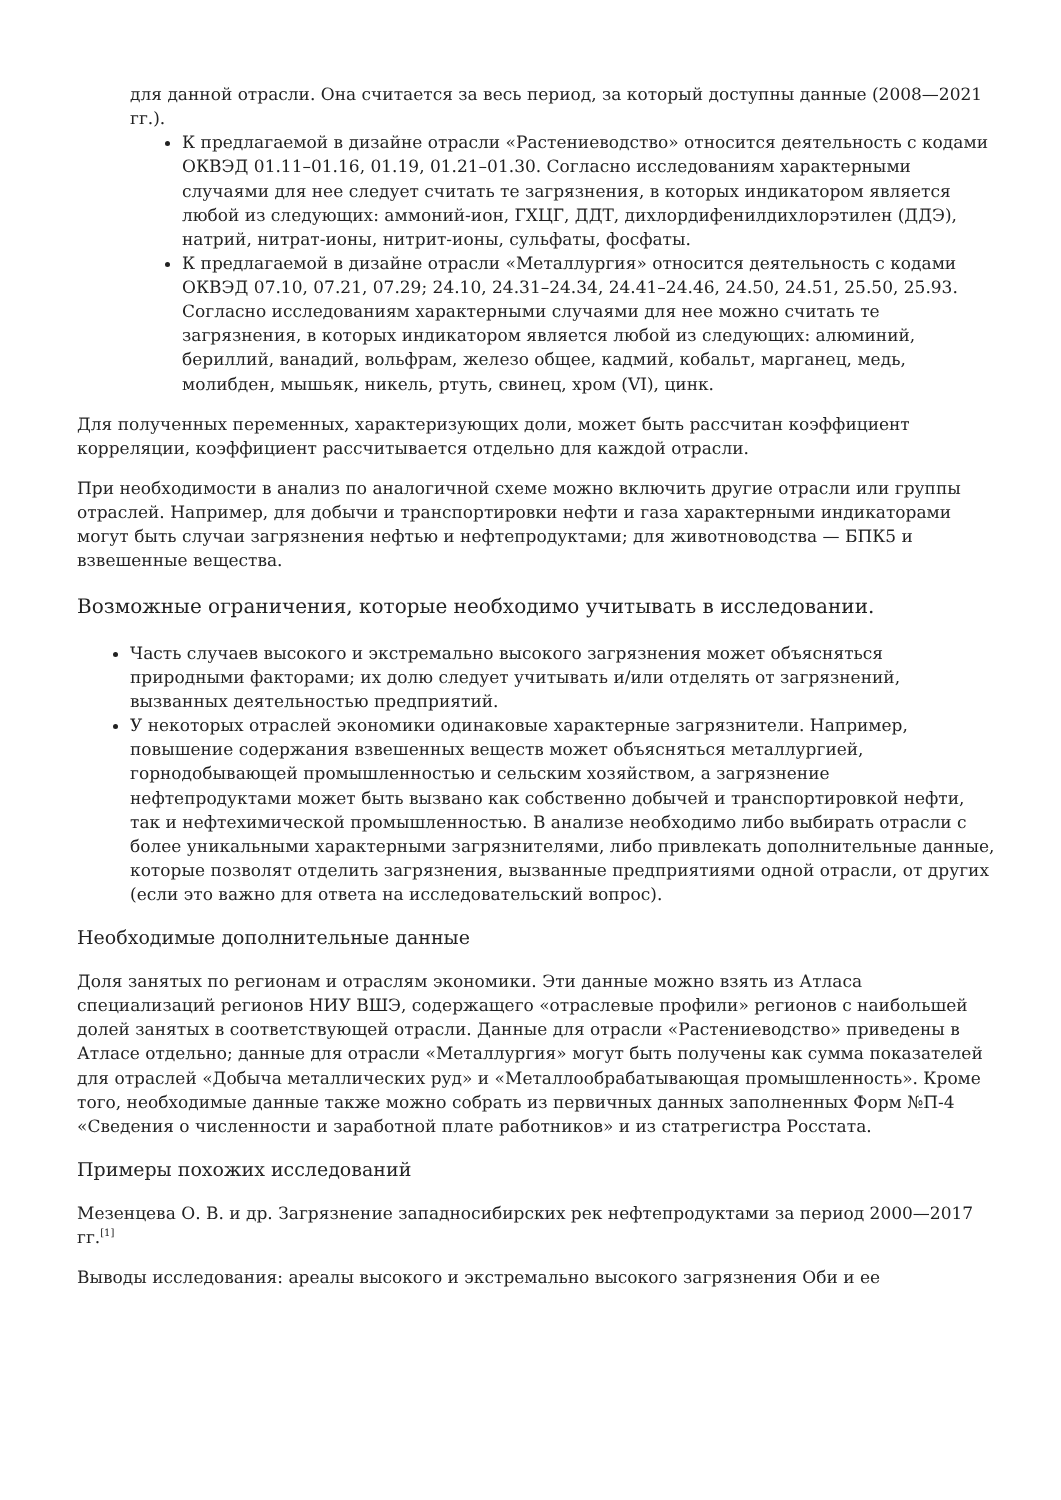для данной отрасли. Она считается за весь период, за который доступны данные (2008—2021 гг.).
К предлагаемой в дизайне отрасли «Растениеводство» относится деятельность с кодами ОКВЭД 01.11–01.16, 01.19, 01.21–01.30. Согласно исследованиям характерными случаями для нее следует считать те загрязнения, в которых индикатором является любой из следующих: аммоний-ион, ГХЦГ, ДДТ, дихлордифенилдихлорэтилен (ДДЭ), натрий, нитрат-ионы, нитрит-ионы, сульфаты, фосфаты.
К предлагаемой в дизайне отрасли «Металлургия» относится деятельность с кодами ОКВЭД 07.10, 07.21, 07.29; 24.10, 24.31–24.34, 24.41–24.46, 24.50, 24.51, 25.50, 25.93. Согласно исследованиям характерными случаями для нее можно считать те загрязнения, в которых индикатором является любой из следующих: алюминий, бериллий, ванадий, вольфрам, железо общее, кадмий, кобальт, марганец, медь, молибден, мышьяк, никель, ртуть, свинец, хром (VI), цинк.
Для полученных переменных, характеризующих доли, может быть рассчитан коэффициент корреляции, коэффициент рассчитывается отдельно для каждой отрасли.
При необходимости в анализ по аналогичной схеме можно включить другие отрасли или группы отраслей. Например, для добычи и транспортировки нефти и газа характерными индикаторами могут быть случаи загрязнения нефтью и нефтепродуктами; для животноводства — БПК5 и взвешенные вещества.
Возможные ограничения, которые необходимо учитывать в исследовании.
Часть случаев высокого и экстремально высокого загрязнения может объясняться природными факторами; их долю следует учитывать и/или отделять от загрязнений, вызванных деятельностью предприятий.
У некоторых отраслей экономики одинаковые характерные загрязнители. Например, повышение содержания взвешенных веществ может объясняться металлургией, горнодобывающей промышленностью и сельским хозяйством, а загрязнение нефтепродуктами может быть вызвано как собственно добычей и транспортировкой нефти, так и нефтехимической промышленностью. В анализе необходимо либо выбирать отрасли с более уникальными характерными загрязнителями, либо привлекать дополнительные данные, которые позволят отделить загрязнения, вызванные предприятиями одной отрасли, от других (если это важно для ответа на исследовательский вопрос).
Необходимые дополнительные данные
Доля занятых по регионам и отраслям экономики. Эти данные можно взять из Атласа специализаций регионов НИУ ВШЭ, содержащего «отраслевые профили» регионов с наибольшей долей занятых в соответствующей отрасли. Данные для отрасли «Растениеводство» приведены в Атласе отдельно; данные для отрасли «Металлургия» могут быть получены как сумма показателей для отраслей «Добыча металлических руд» и «Металлообрабатывающая промышленность». Кроме того, необходимые данные также можно собрать из первичных данных заполненных Форм №П-4 «Сведения о численности и заработной плате работников» и из статрегистра Росстата.
Примеры похожих исследований
Мезенцева О. В. и др. Загрязнение западносибирских рек нефтепродуктами за период 2000—2017 гг.<sup>[1]</sup>
Выводы исследования: ареалы высокого и экстремально высокого загрязнения Оби и ее